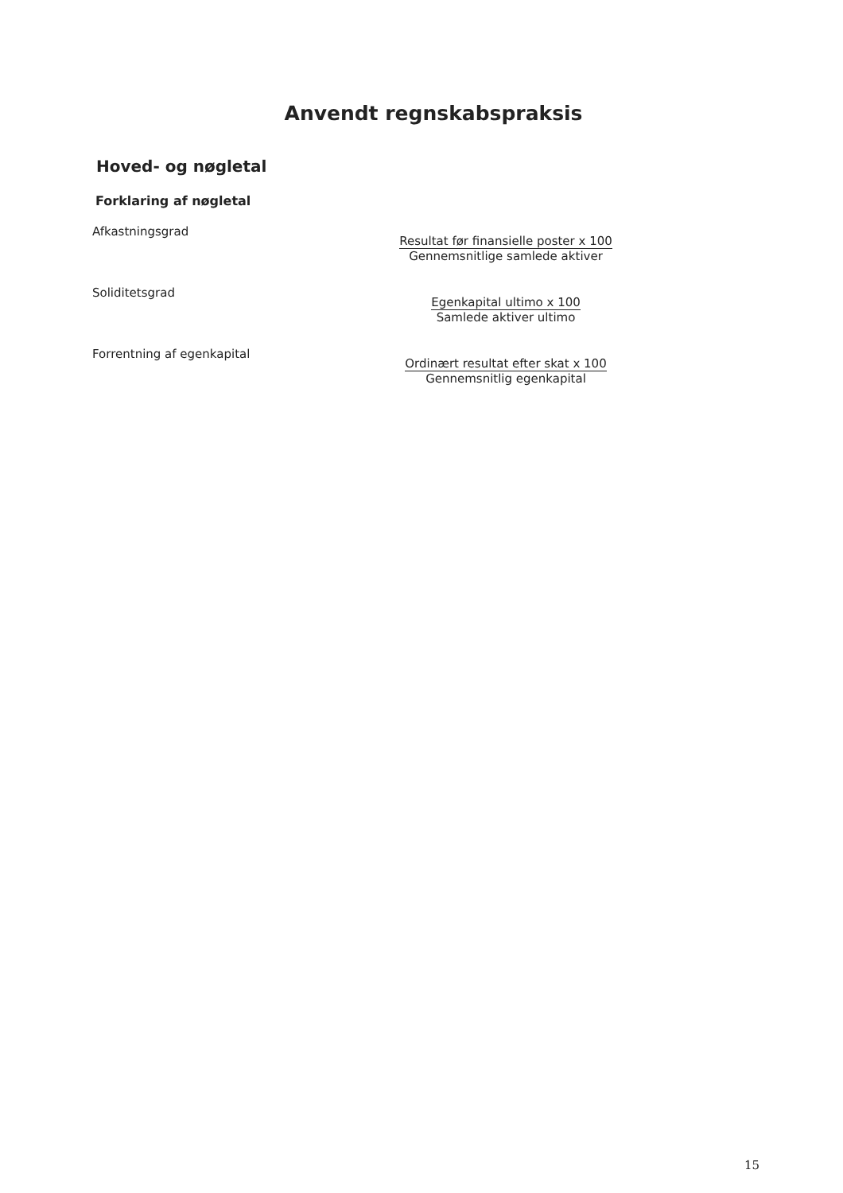Anvendt regnskabspraksis
Hoved- og nøgletal
Forklaring af nøgletal
| Afkastningsgrad | Resultat før finansielle poster x 100 Gennemsnitlige samlede aktiver |
| Soliditetsgrad | Egenkapital ultimo x 100 Samlede aktiver ultimo |
| Forrentning af egenkapital | Ordinært resultat efter skat x 100 Gennemsnitlig egenkapital |
15